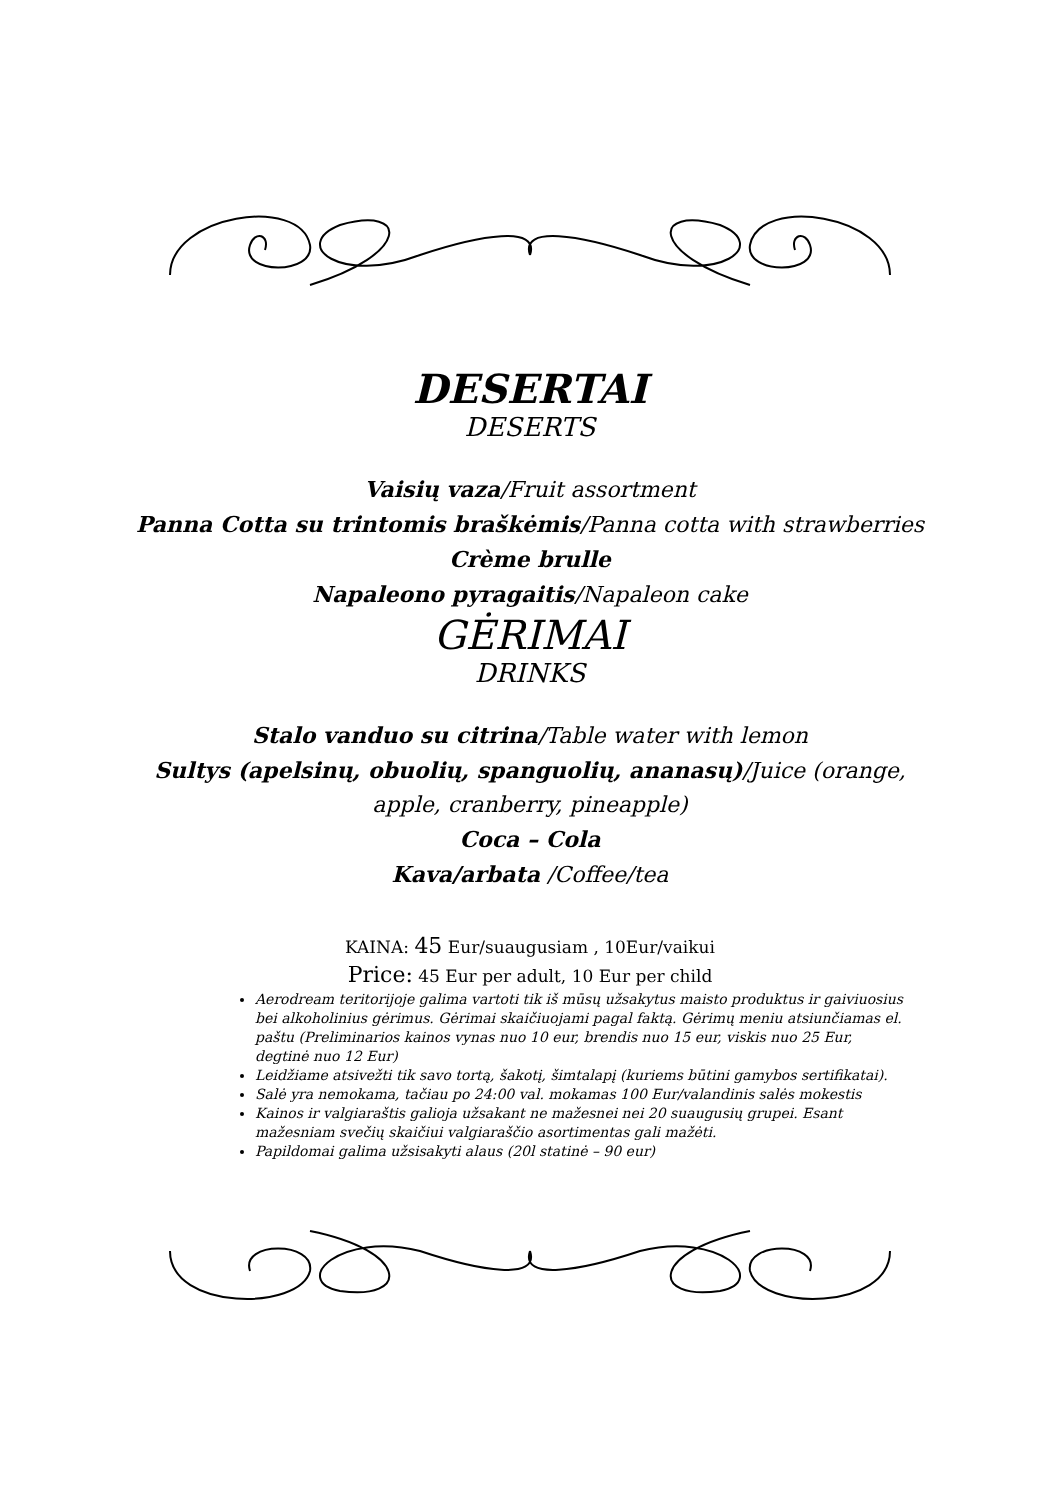DESERTAI
DESERTS
Vaisių vaza/Fruit assortment
Panna Cotta su trintomis braškėmis/Panna cotta with strawberries
Crème brulle
Napaleono pyragaitis/Napaleon cake
GĖRIMAI
DRINKS
Stalo vanduo su citrina/Table water with lemon
Sultys (apelsinų, obuolių, spanguolių, ananasų)/Juice (orange,
apple, cranberry, pineapple)
Coca – Cola
Kava/arbata /Coffee/tea
KAINA: 45 Eur/suaugusiam , 10Eur/vaikui
Price: 45 Eur per adult, 10 Eur per child
Aerodream teritorijoje galima vartoti tik iš mūsų užsakytus maisto produktus ir gaiviuosius bei alkoholinius gėrimus. Gėrimai skaičiuojami pagal faktą. Gėrimų meniu atsiunčiamas el. paštu (Preliminarios kainos vynas nuo 10 eur, brendis nuo 15 eur, viskis nuo 25 Eur, degtinė nuo 12 Eur)
Leidžiame atsivežti tik savo tortą, šakotį, šimtalapį (kuriems būtini gamybos sertifikatai).
Salė yra nemokama, tačiau po 24:00 val. mokamas 100 Eur/valandinis salės mokestis
Kainos ir valgiaraštis galioja užsakant ne mažesnei nei 20 suaugusių grupei. Esant mažesniam svečių skaičiui valgiaraščio asortimentas gali mažėti.
Papildomai galima užsisakyti alaus (20l statinė – 90 eur)